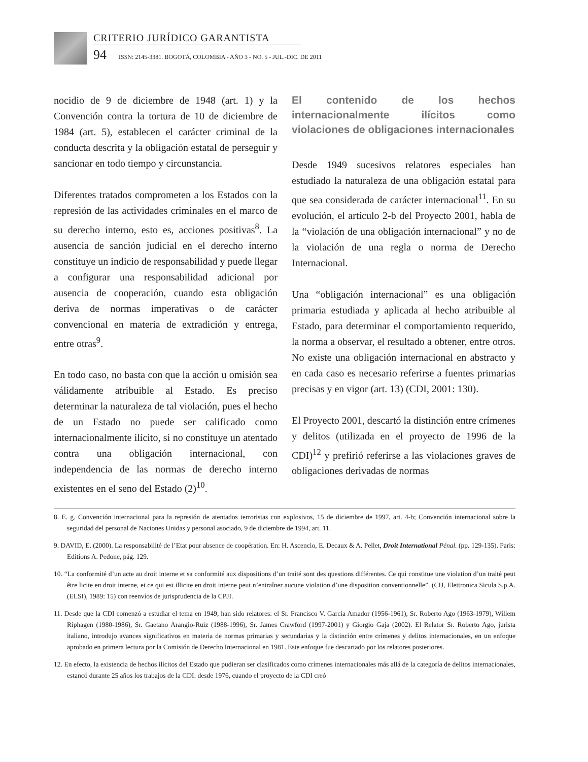CRITERIO JURÍDICO GARANTISTA
94 ISSN: 2145-3381. BOGOTÁ, COLOMBIA - AÑO 3 - NO. 5 - JUL.-DIC. DE 2011
nocidio de 9 de diciembre de 1948 (art. 1) y la Convención contra la tortura de 10 de diciembre de 1984 (art. 5), establecen el carácter criminal de la conducta descrita y la obligación estatal de perseguir y sancionar en todo tiempo y circunstancia.
Diferentes tratados comprometen a los Estados con la represión de las actividades criminales en el marco de su derecho interno, esto es, acciones positivas<sup>8</sup>. La ausencia de sanción judicial en el derecho interno constituye un indicio de responsabilidad y puede llegar a configurar una responsabilidad adicional por ausencia de cooperación, cuando esta obligación deriva de normas imperativas o de carácter convencional en materia de extradición y entrega, entre otras<sup>9</sup>.
En todo caso, no basta con que la acción u omisión sea válidamente atribuible al Estado. Es preciso determinar la naturaleza de tal violación, pues el hecho de un Estado no puede ser calificado como internacionalmente ilícito, si no constituye un atentado contra una obligación internacional, con independencia de las normas de derecho interno existentes en el seno del Estado (2)<sup>10</sup>.
El contenido de los hechos internacionalmente ilícitos como violaciones de obligaciones internacionales
Desde 1949 sucesivos relatores especiales han estudiado la naturaleza de una obligación estatal para que sea considerada de carácter internacional<sup>11</sup>. En su evolución, el artículo 2-b del Proyecto 2001, habla de la “violación de una obligación internacional” y no de la violación de una regla o norma de Derecho Internacional.
Una “obligación internacional” es una obligación primaria estudiada y aplicada al hecho atribuible al Estado, para determinar el comportamiento requerido, la norma a observar, el resultado a obtener, entre otros. No existe una obligación internacional en abstracto y en cada caso es necesario referirse a fuentes primarias precisas y en vigor (art. 13) (CDI, 2001: 130).
El Proyecto 2001, descartó la distinción entre crímenes y delitos (utilizada en el proyecto de 1996 de la CDI)<sup>12</sup> y prefirió referirse a las violaciones graves de obligaciones derivadas de normas
8. E. g. Convención internacional para la represión de atentados terroristas con explosivos, 15 de diciembre de 1997, art. 4-b; Convención internacional sobre la seguridad del personal de Naciones Unidas y personal asociado, 9 de diciembre de 1994, art. 11.
9. DAVID, E. (2000). La responsabilité de l’Etat pour absence de coopération. En: H. Ascencio, E. Decaux & A. Pellet, Droit International Pénal. (pp. 129-135). Paris: Editions A. Pedone, pág. 129.
10. “La conformité d’un acte au droit interne et sa conformité aux dispositions d’un traité sont des questions différentes. Ce qui constitue une violation d’un traité peut être licite en droit interne, et ce qui est illicite en droit interne peut n’entraîner aucune violation d’une disposition conventionnelle”. (CIJ, Elettronica Sicula S.p.A. (ELSI), 1989: 15) con reenvíos de jurisprudencia de la CPJI.
11. Desde que la CDI comenzó a estudiar el tema en 1949, han sido relatores: el Sr. Francisco V. García Amador (1956-1961), Sr. Roberto Ago (1963-1979), Willem Riphagen (1980-1986), Sr. Gaetano Arangio-Ruiz (1988-1996), Sr. James Crawford (1997-2001) y Giorgio Gaja (2002). El Relator Sr. Roberto Ago, jurista italiano, introdujo avances significativos en materia de normas primarias y secundarias y la distinción entre crímenes y delitos internacionales, en un enfoque aprobado en primera lectura por la Comisión de Derecho Internacional en 1981. Este enfoque fue descartado por los relatores posteriores.
12. En efecto, la existencia de hechos ilícitos del Estado que pudieran ser clasificados como crímenes internacionales más allá de la categoría de delitos internacionales, estancó durante 25 años los trabajos de la CDI: desde 1976, cuando el proyecto de la CDI creó